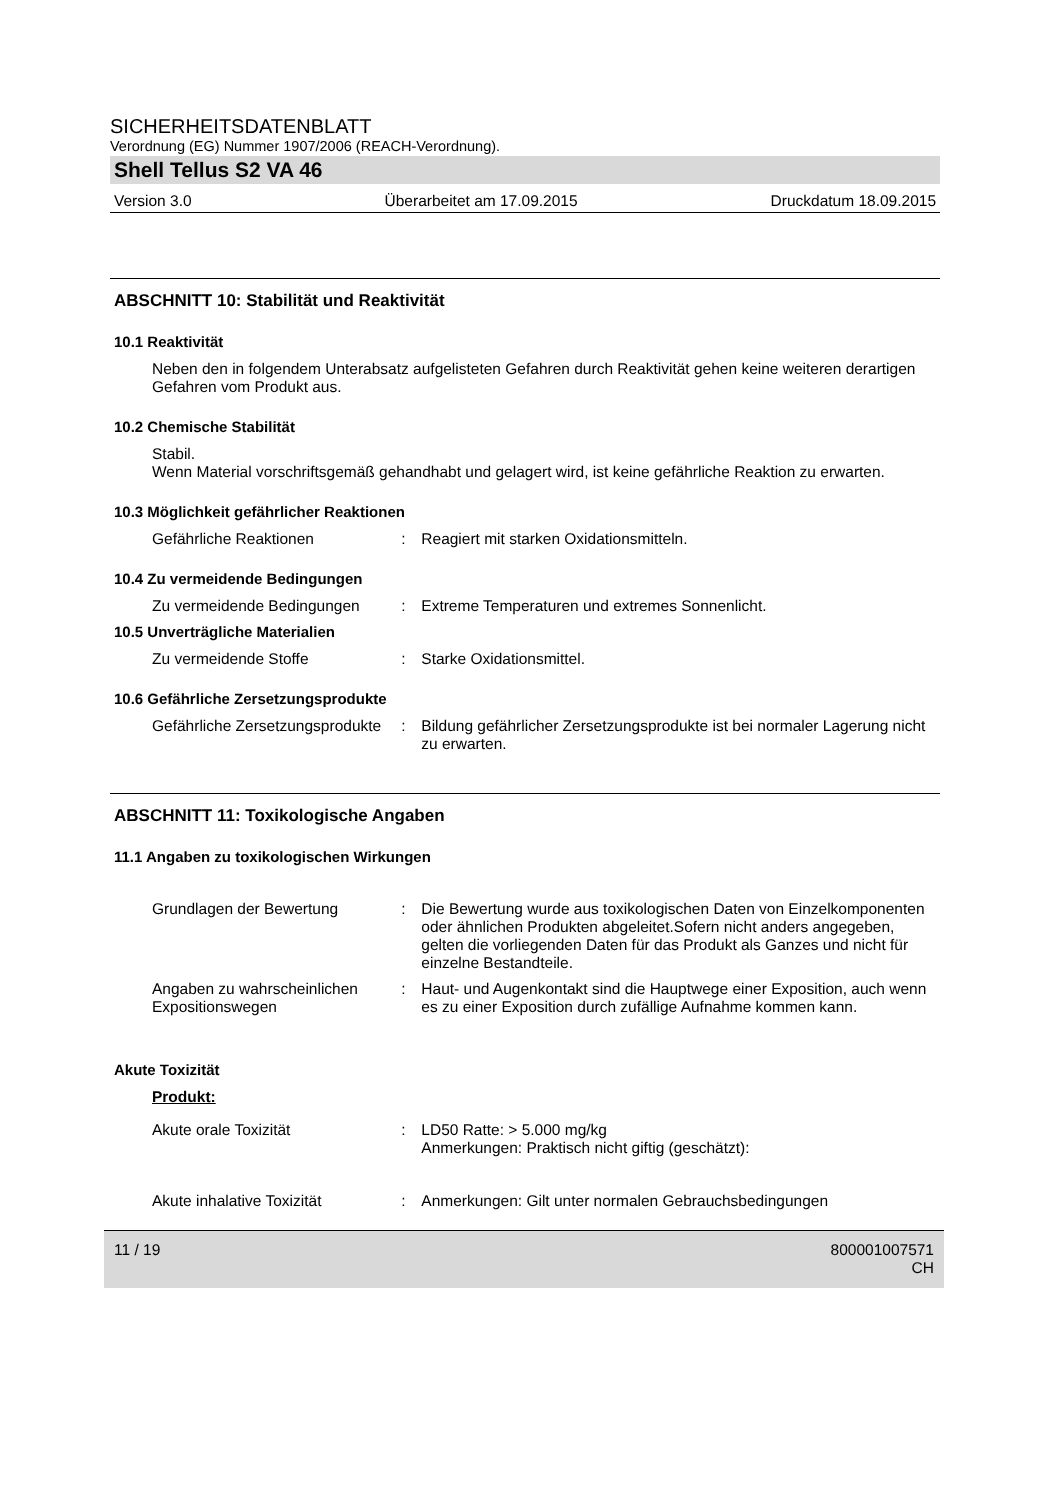SICHERHEITSDATENBLATT
Verordnung (EG) Nummer 1907/2006 (REACH-Verordnung).
Shell Tellus S2 VA 46
Version 3.0 Überarbeitet am 17.09.2015 Druckdatum 18.09.2015
ABSCHNITT 10: Stabilität und Reaktivität
10.1 Reaktivität
Neben den in folgendem Unterabsatz aufgelisteten Gefahren durch Reaktivität gehen keine weiteren derartigen Gefahren vom Produkt aus.
10.2 Chemische Stabilität
Stabil.
Wenn Material vorschriftsgemäß gehandhabt und gelagert wird, ist keine gefährliche Reaktion zu erwarten.
10.3 Möglichkeit gefährlicher Reaktionen
Gefährliche Reaktionen : Reagiert mit starken Oxidationsmitteln.
10.4 Zu vermeidende Bedingungen
Zu vermeidende Bedingungen : Extreme Temperaturen und extremes Sonnenlicht.
10.5 Unverträgliche Materialien
Zu vermeidende Stoffe : Starke Oxidationsmittel.
10.6 Gefährliche Zersetzungsprodukte
Gefährliche Zersetzungsprodukte
: Bildung gefährlicher Zersetzungsprodukte ist bei normaler Lagerung nicht zu erwarten.
ABSCHNITT 11: Toxikologische Angaben
11.1 Angaben zu toxikologischen Wirkungen
Grundlagen der Bewertung : Die Bewertung wurde aus toxikologischen Daten von Einzelkomponenten oder ähnlichen Produkten abgeleitet.Sofern nicht anders angegeben, gelten die vorliegenden Daten für das Produkt als Ganzes und nicht für einzelne Bestandteile.
Angaben zu wahrscheinlichen Expositionswegen
: Haut- und Augenkontakt sind die Hauptwege einer Exposition, auch wenn es zu einer Exposition durch zufällige Aufnahme kommen kann.
Akute Toxizität
Produkt:
Akute orale Toxizität : LD50 Ratte: > 5.000 mg/kg
Anmerkungen: Praktisch nicht giftig (geschätzt):
Akute inhalative Toxizität : Anmerkungen: Gilt unter normalen Gebrauchsbedingungen
11 / 19 800001007571
CH